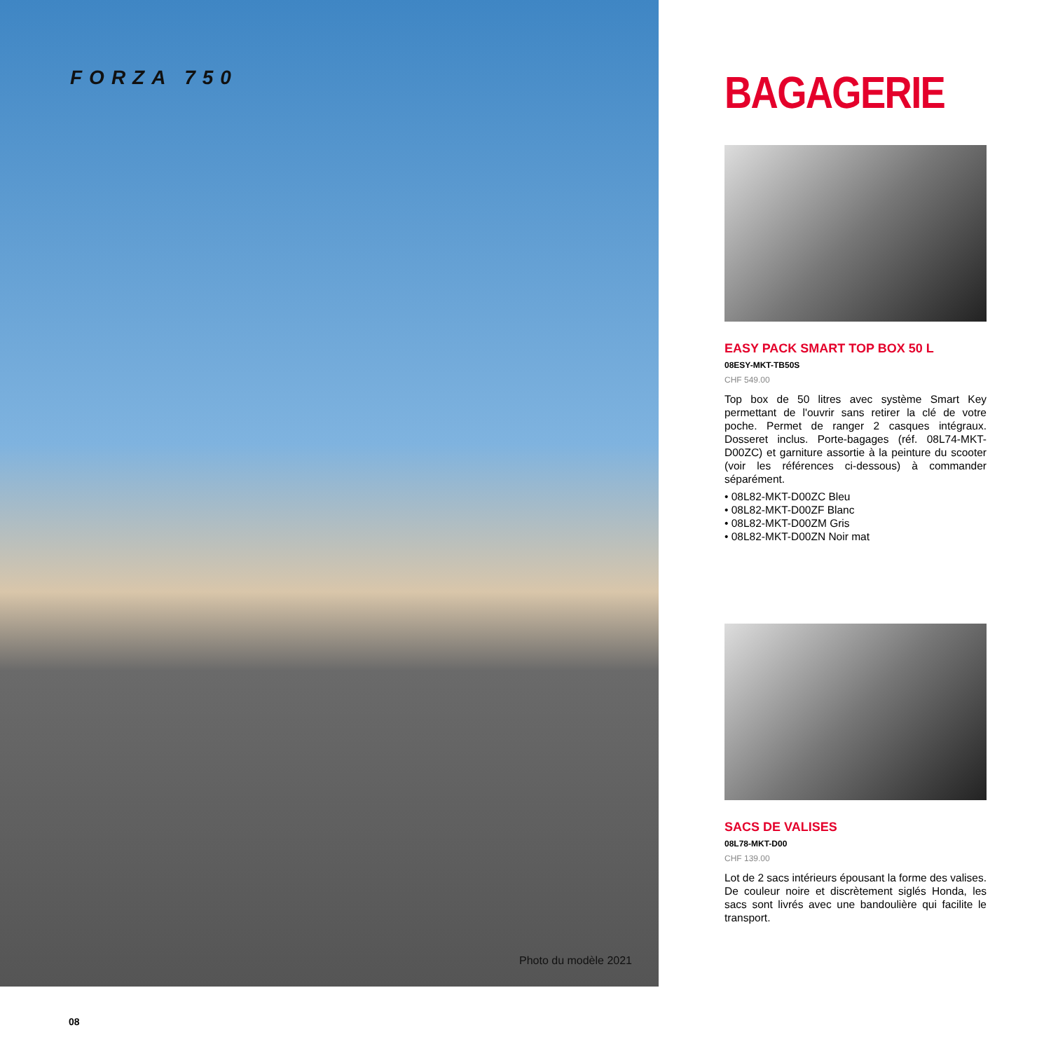FORZA 750
Photo du modèle 2021
BAGAGERIE
EASY PACK SMART TOP BOX 50 L
08ESY-MKT-TB50S
CHF 549.00
Top box de 50 litres avec système Smart Key permettant de l'ouvrir sans retirer la clé de votre poche. Permet de ranger 2 casques intégraux. Dosseret inclus. Porte-bagages (réf. 08L74-MKT-D00ZC) et garniture assortie à la peinture du scooter (voir les références ci-dessous) à commander séparément.
• 08L82-MKT-D00ZC Bleu
• 08L82-MKT-D00ZF Blanc
• 08L82-MKT-D00ZM Gris
• 08L82-MKT-D00ZN Noir mat
SACS DE VALISES
08L78-MKT-D00
CHF 139.00
Lot de 2 sacs intérieurs épousant la forme des valises. De couleur noire et discrètement siglés Honda, les sacs sont livrés avec une bandoulière qui facilite le transport.
08